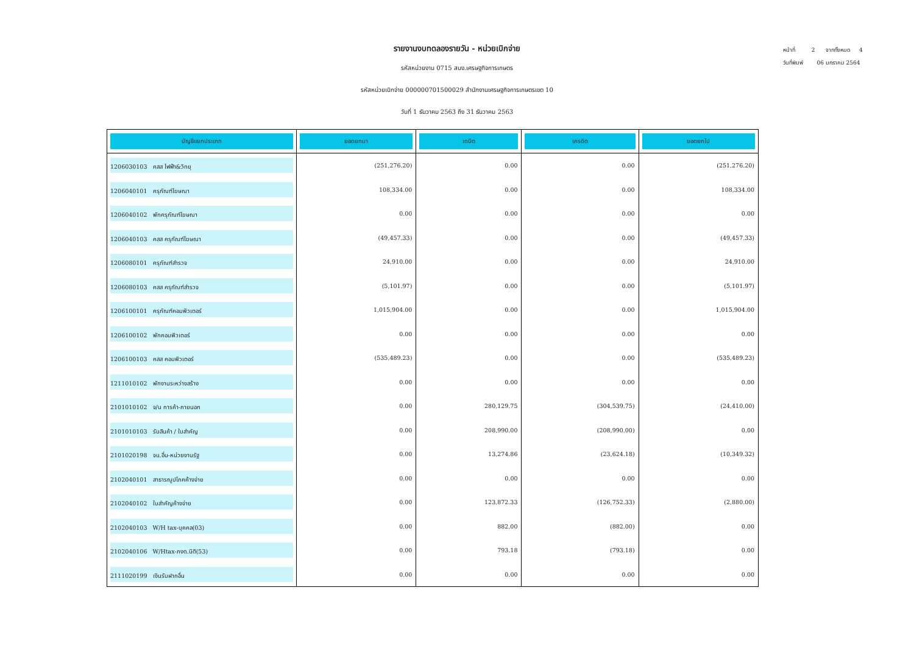รายงานงบทดลองรายวัน - หน่วยเบิกจ่าย
รหัสหน่วยงาน 0715 สนง.เศรษฐกิจการเกษตร
รหัสหน่วยเบิกจ่าย 000000701500029 สำนักงานเศรษฐกิจการเกษตรเขต 10
วันที่ 1 ธันวาคม 2563 ถึง 31 ธันวาคม 2563
หน้าที่ 2 จากทั้งหมด 4
วันที่พิมพ์ 06 มกราคม 2564
| บัญชีแยกประเภท | ยอดยกมา | เดบิต | เครดิต | ยอดยกไป |
| --- | --- | --- | --- | --- |
| 1206030103 คสส ไฟฟ้า&วิทยุ | (251,276.20) | 0.00 | 0.00 | (251,276.20) |
| 1206040101 ครุภัณฑ์โฆษณา | 108,334.00 | 0.00 | 0.00 | 108,334.00 |
| 1206040102 พักครุภัณฑ์โฆษณา | 0.00 | 0.00 | 0.00 | 0.00 |
| 1206040103 คสส ครุภัณฑ์โฆษณา | (49,457.33) | 0.00 | 0.00 | (49,457.33) |
| 1206080101 ครุภัณฑ์สำรวจ | 24,910.00 | 0.00 | 0.00 | 24,910.00 |
| 1206080103 คสส ครุภัณฑ์สำรวจ | (5,101.97) | 0.00 | 0.00 | (5,101.97) |
| 1206100101 ครุภัณฑ์คอมพิวเตอร์ | 1,015,904.00 | 0.00 | 0.00 | 1,015,904.00 |
| 1206100102 พักคอมพิวเตอร์ | 0.00 | 0.00 | 0.00 | 0.00 |
| 1206100103 คสส คอมพิวเตอร์ | (535,489.23) | 0.00 | 0.00 | (535,489.23) |
| 1211010102 พักงานระหว่างสร้าง | 0.00 | 0.00 | 0.00 | 0.00 |
| 2101010102 จ/น การค้า-ภายนอก | 0.00 | 280,129.75 | (304,539.75) | (24,410.00) |
| 2101010103 รับสินค้า / ใบสำคัญ | 0.00 | 208,990.00 | (208,990.00) | 0.00 |
| 2101020198 จน.อื่น-หน่วยงานรัฐ | 0.00 | 13,274.86 | (23,624.18) | (10,349.32) |
| 2102040101 สาธารณูปโภคค้างจ่าย | 0.00 | 0.00 | 0.00 | 0.00 |
| 2102040102 ใบสำคัญค้างจ่าย | 0.00 | 123,872.33 | (126,752.33) | (2,880.00) |
| 2102040103 W/H tax-บุคคล(03) | 0.00 | 882.00 | (882.00) | 0.00 |
| 2102040106 W/Htax-ภงด.นิติ(53) | 0.00 | 793.18 | (793.18) | 0.00 |
| 2111020199 เงินรับฝากอื่น | 0.00 | 0.00 | 0.00 | 0.00 |